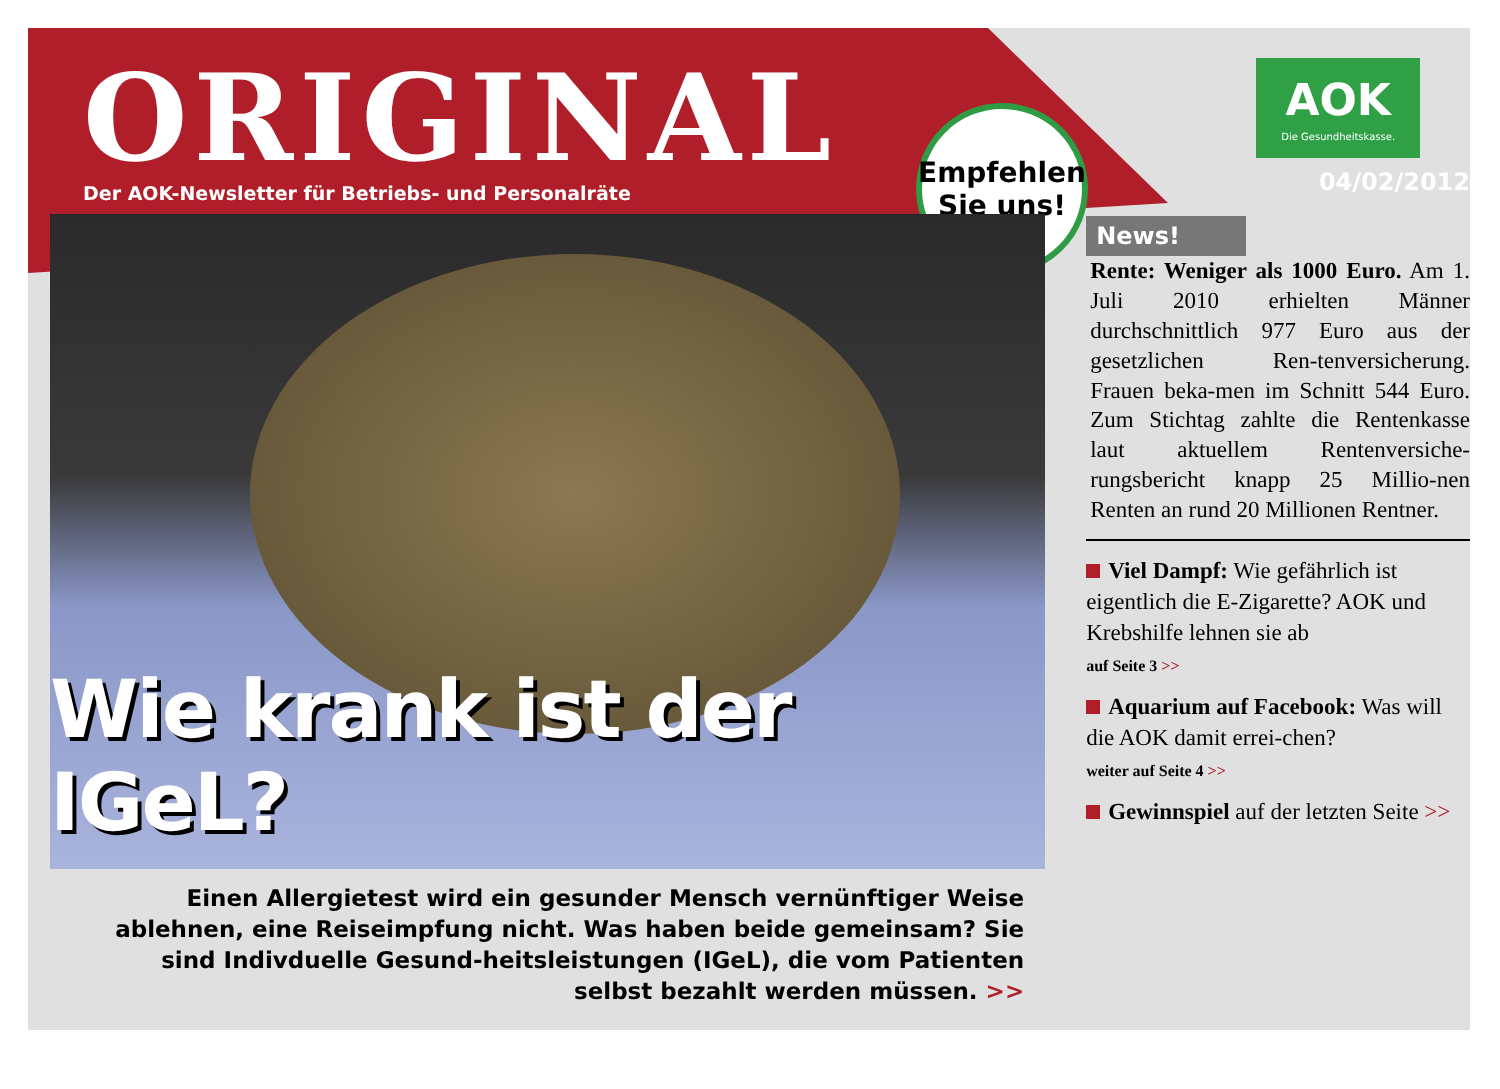ORIGINAL
Der AOK-Newsletter für Betriebs- und Personalräte
Empfehlen
Sie uns!
Wie krank ist der IGeL?
Einen Allergietest wird ein gesunder Mensch vernünftiger Weise ablehnen, eine Reiseimpfung nicht. Was haben beide gemeinsam? Sie sind Indivduelle Gesund-heitsleistungen (IGeL), die vom Patienten selbst bezahlt werden müssen. >>
AOK
Die Gesundheitskasse.
04/02/2012
News!
Rente: Weniger als 1000 Euro. Am 1. Juli 2010 erhielten Männer durchschnittlich 977 Euro aus der gesetzlichen Ren-tenversicherung. Frauen beka-men im Schnitt 544 Euro. Zum Stichtag zahlte die Rentenkasse laut aktuellem Rentenversiche-rungsbericht knapp 25 Millio-nen Renten an rund 20 Millionen Rentner.
Viel Dampf: Wie gefährlich ist eigentlich die E-Zigarette? AOK und Krebshilfe lehnen sie ab
auf Seite 3 >>
Aquarium auf Facebook: Was will die AOK damit errei-chen?
weiter auf Seite 4 >>
Gewinnspiel auf der letzten Seite >>